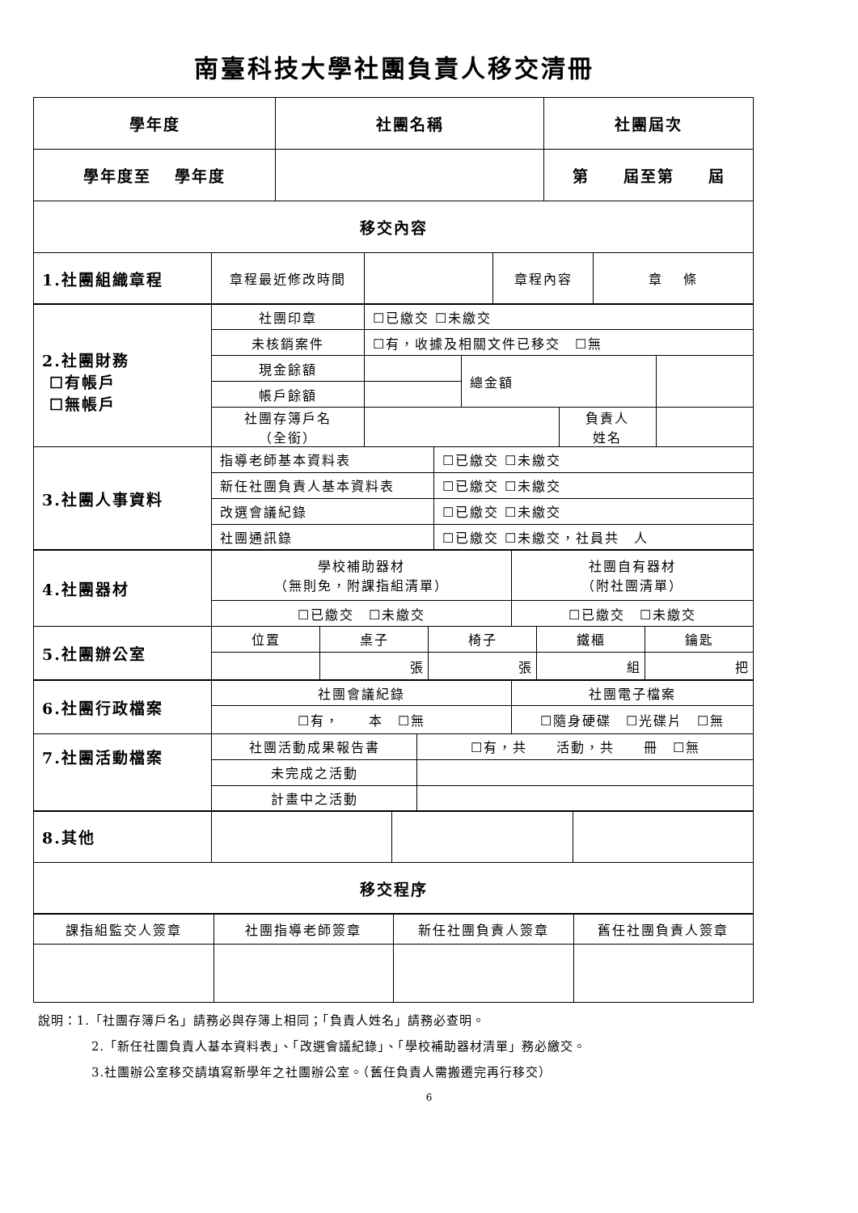南臺科技大學社團負責人移交清冊
| 學年度 | 社團名稱 | 社團屆次 |
| --- | --- | --- |
| 學年度至 學年度 | | 第 屆至第 屆 |
| 移交內容 | | |
| 1.社團組織章程 | 章程最近修改時間 | | 章程內容 | 章 條 |
| 2.社團財務 ☐有帳戶 ☐無帳戶 | 社團印章 | ☐已繳交 ☐未繳交 | | | |
| | 未核銷案件 | ☐有，收據及相關文件已移交 ☐無 | | | |
| | 現金餘額 | | 總金額 | | |
| | 帳戶餘額 | | | | |
| | 社團存簿戶名 （全銜） | | | 負責人 姓名 | |
| 3.社團人事資料 | 指導老師基本資料表 | ☐已繳交 ☐未繳交 |
| | 新任社團負責人基本資料表 | ☐已繳交 ☐未繳交 |
| | 改選會議紀錄 | ☐已繳交 ☐未繳交 |
| | 社團通訊錄 | ☐已繳交 ☐未繳交，社員共 人 |
| 4.社團器材 | 學校補助器材 （無則免，附課指組清單） | 社團自有器材 （附社團清單） |
| | ☐已繳交 ☐未繳交 | ☐已繳交 ☐未繳交 |
| 5.社團辦公室 | 位置 | 桌子 | 椅子 | 鐵櫃 | 鑰匙 |
| | | 張 | 張 | 組 | 把 |
| 6.社團行政檔案 | 社團會議紀錄 | 社團電子檔案 |
| | ☐有， 本 ☐無 | ☐隨身硬碟 ☐光碟片 ☐無 |
| 7.社團活動檔案 | 社團活動成果報告書 | ☐有，共 活動，共 冊 ☐無 |
| | 未完成之活動 | |
| | 計畫中之活動 | |
| 8.其他 | | | |
| 移交程序 |
| 課指組監交人簽章 | 社團指導老師簽章 | 新任社團負責人簽章 | 舊任社團負責人簽章 |
說明：1.「社團存簿戶名」請務必與存簿上相同；「負責人姓名」請務必查明。
2.「新任社團負責人基本資料表」、「改選會議紀錄」、「學校補助器材清單」務必繳交。
3.社團辦公室移交請填寫新學年之社團辦公室。（舊任負責人需搬遷完再行移交）
6